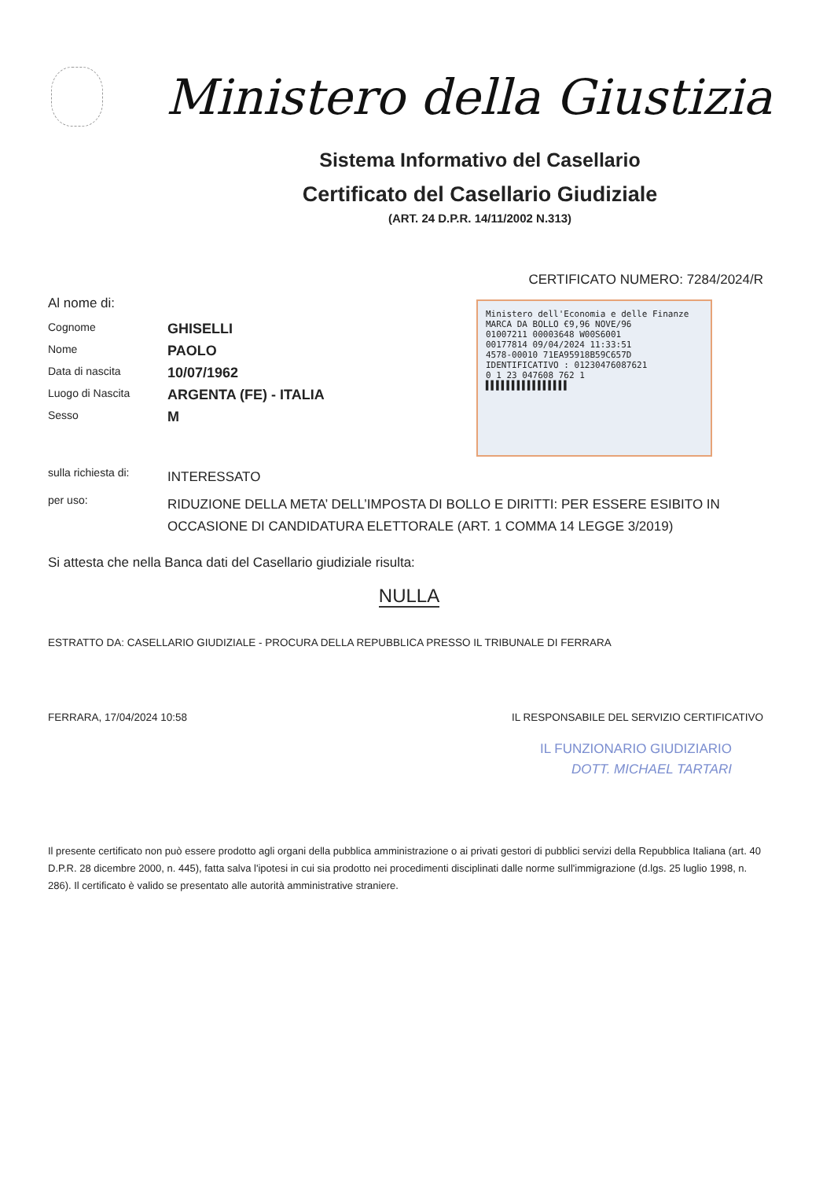Ministero della Giustizia
Sistema Informativo del Casellario
Certificato del Casellario Giudiziale
(ART. 24 D.P.R. 14/11/2002 N.313)
CERTIFICATO NUMERO: 7284/2024/R
Al nome di:
Cognome
GHISELLI
Nome
PAOLO
Data di nascita
10/07/1962
Luogo di Nascita
ARGENTA (FE) - ITALIA
Sesso
M
Ministero dell'Economia e delle Finanze
MARCA DA BOLLO €9,96 NOVE/96
01007211 00003648 W00S6001
00177814 09/04/2024 11:33:51
4578-00010 71EA95918B59C657D
IDENTIFICATIVO : 01230476087621
0 1 23 047608 762 1
▌▌▌▌▌▌▌▌▌▌▌▌▌▌▌▌
sulla richiesta di:
INTERESSATO
per uso:
RIDUZIONE DELLA META’ DELL’IMPOSTA DI BOLLO E DIRITTI: PER ESSERE ESIBITO IN OCCASIONE DI CANDIDATURA ELETTORALE (ART. 1 COMMA 14 LEGGE 3/2019)
Si attesta che nella Banca dati del Casellario giudiziale risulta:
NULLA
ESTRATTO DA: CASELLARIO GIUDIZIALE - PROCURA DELLA REPUBBLICA PRESSO IL TRIBUNALE DI FERRARA
FERRARA, 17/04/2024 10:58 IL RESPONSABILE DEL SERVIZIO CERTIFICATIVO
IL FUNZIONARIO GIUDIZIARIO
DOTT. MICHAEL TARTARI
Il presente certificato non può essere prodotto agli organi della pubblica amministrazione o ai privati gestori di pubblici servizi della Repubblica Italiana (art. 40 D.P.R. 28 dicembre 2000, n. 445), fatta salva l'ipotesi in cui sia prodotto nei procedimenti disciplinati dalle norme sull'immigrazione (d.lgs. 25 luglio 1998, n. 286). Il certificato è valido se presentato alle autorità amministrative straniere.